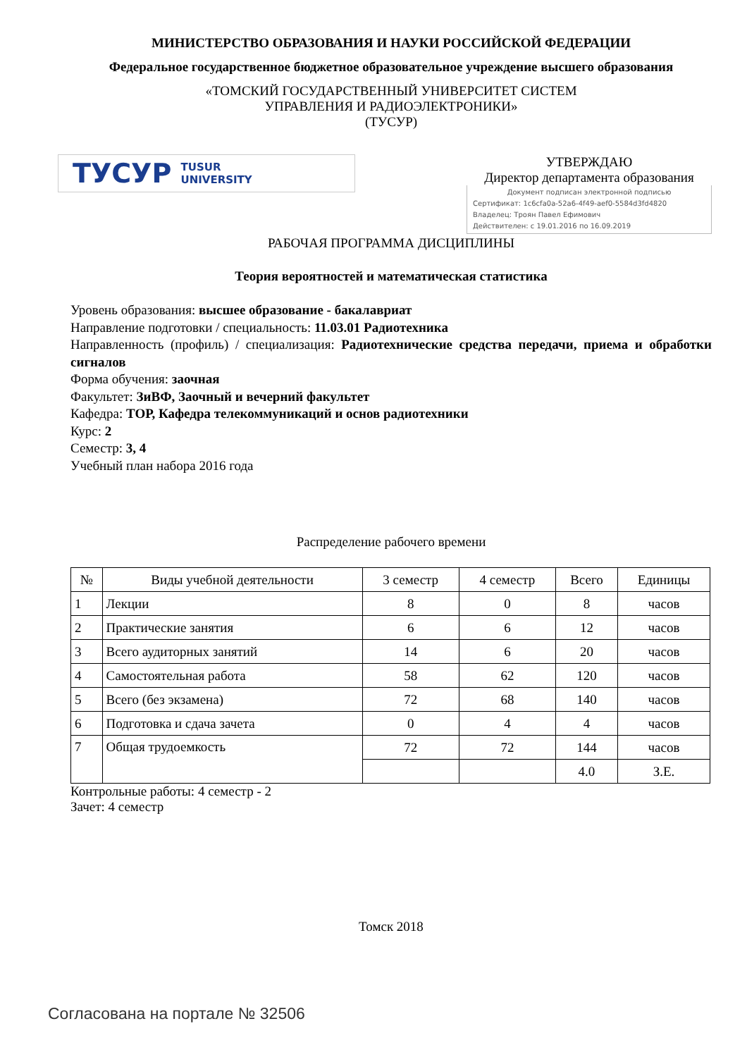МИНИСТЕРСТВО ОБРАЗОВАНИЯ И НАУКИ РОССИЙСКОЙ ФЕДЕРАЦИИ
Федеральное государственное бюджетное образовательное учреждение высшего образования
«ТОМСКИЙ ГОСУДАРСТВЕННЫЙ УНИВЕРСИТЕТ СИСТЕМ
УПРАВЛЕНИЯ И РАДИОЭЛЕКТРОНИКИ»
(ТУСУР)
ТУСУР TUSUR
UNIVERSITY
УТВЕРЖДАЮ
Директор департамента образования
Документ подписан электронной подписью
Сертификат: 1c6cfa0a-52a6-4f49-aef0-5584d3fd4820
Владелец: Троян Павел Ефимович
Действителен: с 19.01.2016 по 16.09.2019
РАБОЧАЯ ПРОГРАММА ДИСЦИПЛИНЫ
Теория вероятностей и математическая статистика
Уровень образования: высшее образование - бакалавриат
Направление подготовки / специальность: 11.03.01 Радиотехника
Направленность (профиль) / специализация: Радиотехнические средства передачи, приема и обработки сигналов
Форма обучения: заочная
Факультет: ЗиВФ, Заочный и вечерний факультет
Кафедра: ТОР, Кафедра телекоммуникаций и основ радиотехники
Курс: 2
Семестр: 3, 4
Учебный план набора 2016 года
Распределение рабочего времени
| № | Виды учебной деятельности | 3 семестр | 4 семестр | Всего | Единицы |
| --- | --- | --- | --- | --- | --- |
| 1 | Лекции | 8 | 0 | 8 | часов |
| 2 | Практические занятия | 6 | 6 | 12 | часов |
| 3 | Всего аудиторных занятий | 14 | 6 | 20 | часов |
| 4 | Самостоятельная работа | 58 | 62 | 120 | часов |
| 5 | Всего (без экзамена) | 72 | 68 | 140 | часов |
| 6 | Подготовка и сдача зачета | 0 | 4 | 4 | часов |
| 7 | Общая трудоемкость | 72 | 72 | 144 | часов |
| | | | | 4.0 | З.Е. |
Контрольные работы: 4 семестр - 2
Зачет: 4 семестр
Томск 2018
Согласована на портале № 32506